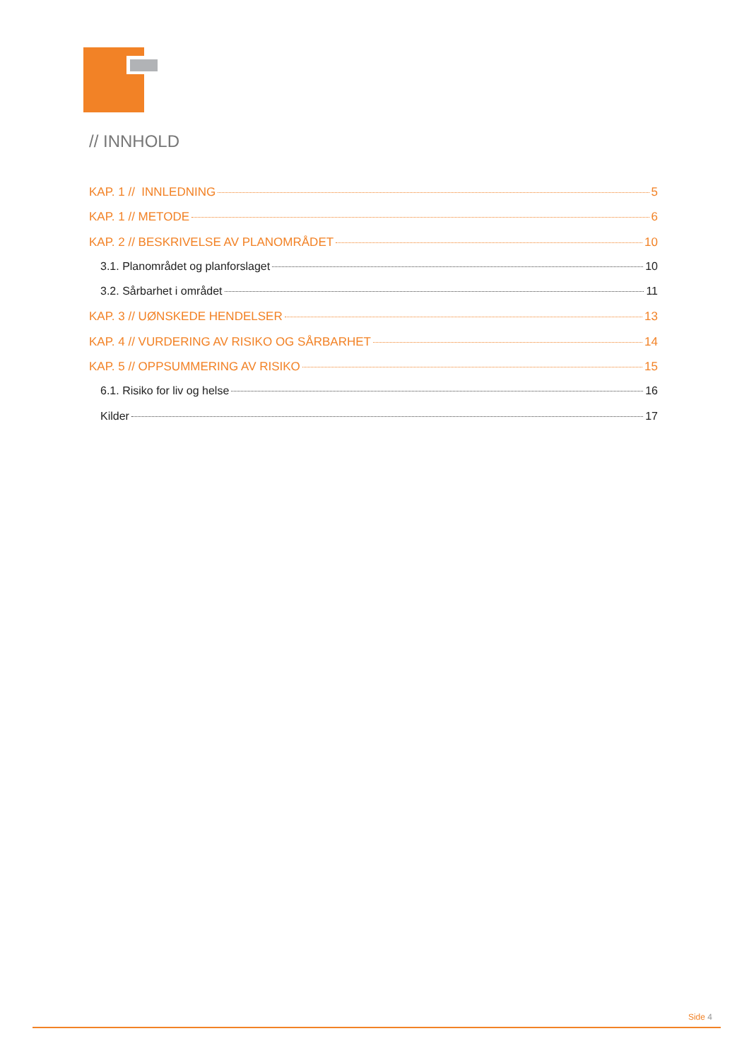// INNHOLD
KAP. 1 // INNLEDNING 5
KAP. 1 // METODE 6
KAP. 2 // BESKRIVELSE AV PLANOMRÅDET 10
3.1. Planområdet og planforslaget 10
3.2. Sårbarhet i området 11
KAP. 3 // UØNSKEDE HENDELSER 13
KAP. 4 // VURDERING AV RISIKO OG SÅRBARHET 14
KAP. 5 // OPPSUMMERING AV RISIKO 15
6.1. Risiko for liv og helse 16
Kilder 17
Side 4